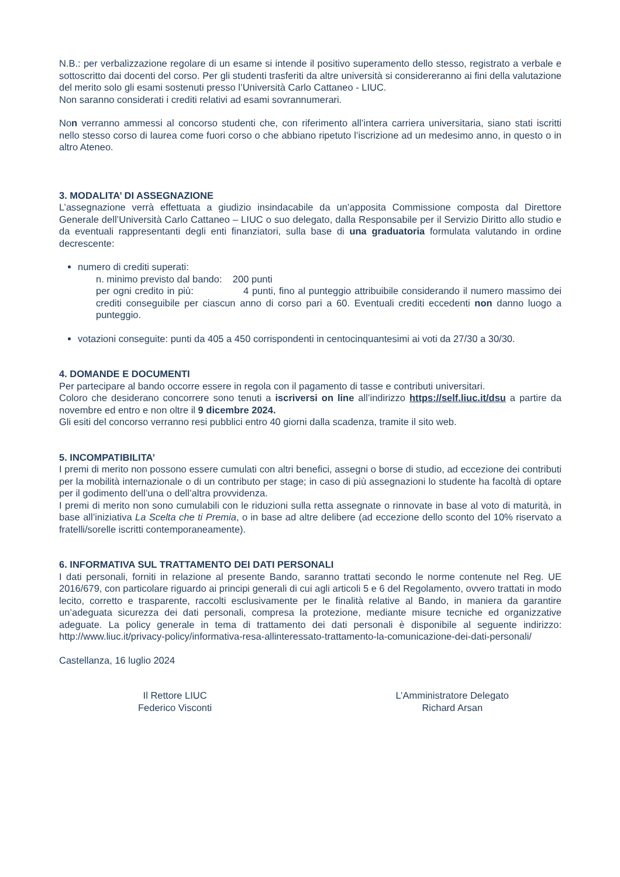N.B.: per verbalizzazione regolare di un esame si intende il positivo superamento dello stesso, registrato a verbale e sottoscritto dai docenti del corso. Per gli studenti trasferiti da altre università si considereranno ai fini della valutazione del merito solo gli esami sostenuti presso l’Università Carlo Cattaneo - LIUC.
Non saranno considerati i crediti relativi ad esami sovrannumerari.
Non verranno ammessi al concorso studenti che, con riferimento all’intera carriera universitaria, siano stati iscritti nello stesso corso di laurea come fuori corso o che abbiano ripetuto l’iscrizione ad un medesimo anno, in questo o in altro Ateneo.
3. MODALITA’ DI ASSEGNAZIONE
L’assegnazione verrà effettuata a giudizio insindacabile da un’apposita Commissione composta dal Direttore Generale dell’Università Carlo Cattaneo – LIUC o suo delegato, dalla Responsabile per il Servizio Diritto allo studio e da eventuali rappresentanti degli enti finanziatori, sulla base di una graduatoria formulata valutando in ordine decrescente:
numero di crediti superati:
n. minimo previsto dal bando: 200 punti
per ogni credito in più: 4 punti, fino al punteggio attribuibile considerando il numero massimo dei crediti conseguibile per ciascun anno di corso pari a 60. Eventuali crediti eccedenti non danno luogo a punteggio.
votazioni conseguite: punti da 405 a 450 corrispondenti in centocinquantesimi ai voti da 27/30 a 30/30.
4. DOMANDE E DOCUMENTI
Per partecipare al bando occorre essere in regola con il pagamento di tasse e contributi universitari.
Coloro che desiderano concorrere sono tenuti a iscriversi on line all’indirizzo https://self.liuc.it/dsu a partire da novembre ed entro e non oltre il 9 dicembre 2024.
Gli esiti del concorso verranno resi pubblici entro 40 giorni dalla scadenza, tramite il sito web.
5. INCOMPATIBILITA’
I premi di merito non possono essere cumulati con altri benefici, assegni o borse di studio, ad eccezione dei contributi per la mobilità internazionale o di un contributo per stage; in caso di più assegnazioni lo studente ha facoltà di optare per il godimento dell’una o dell’altra provvidenza.
I premi di merito non sono cumulabili con le riduzioni sulla retta assegnate o rinnovate in base al voto di maturità, in base all’iniziativa La Scelta che ti Premia, o in base ad altre delibere (ad eccezione dello sconto del 10% riservato a fratelli/sorelle iscritti contemporaneamente).
6. INFORMATIVA SUL TRATTAMENTO DEI DATI PERSONALI
I dati personali, forniti in relazione al presente Bando, saranno trattati secondo le norme contenute nel Reg. UE 2016/679, con particolare riguardo ai principi generali di cui agli articoli 5 e 6 del Regolamento, ovvero trattati in modo lecito, corretto e trasparente, raccolti esclusivamente per le finalità relative al Bando, in maniera da garantire un’adeguata sicurezza dei dati personali, compresa la protezione, mediante misure tecniche ed organizzative adeguate. La policy generale in tema di trattamento dei dati personali è disponibile al seguente indirizzo: http://www.liuc.it/privacy-policy/informativa-resa-allinteressato-trattamento-la-comunicazione-dei-dati-personali/
Castellanza, 16 luglio 2024
Il Rettore LIUC
Federico Visconti
L’Amministratore Delegato
Richard Arsan